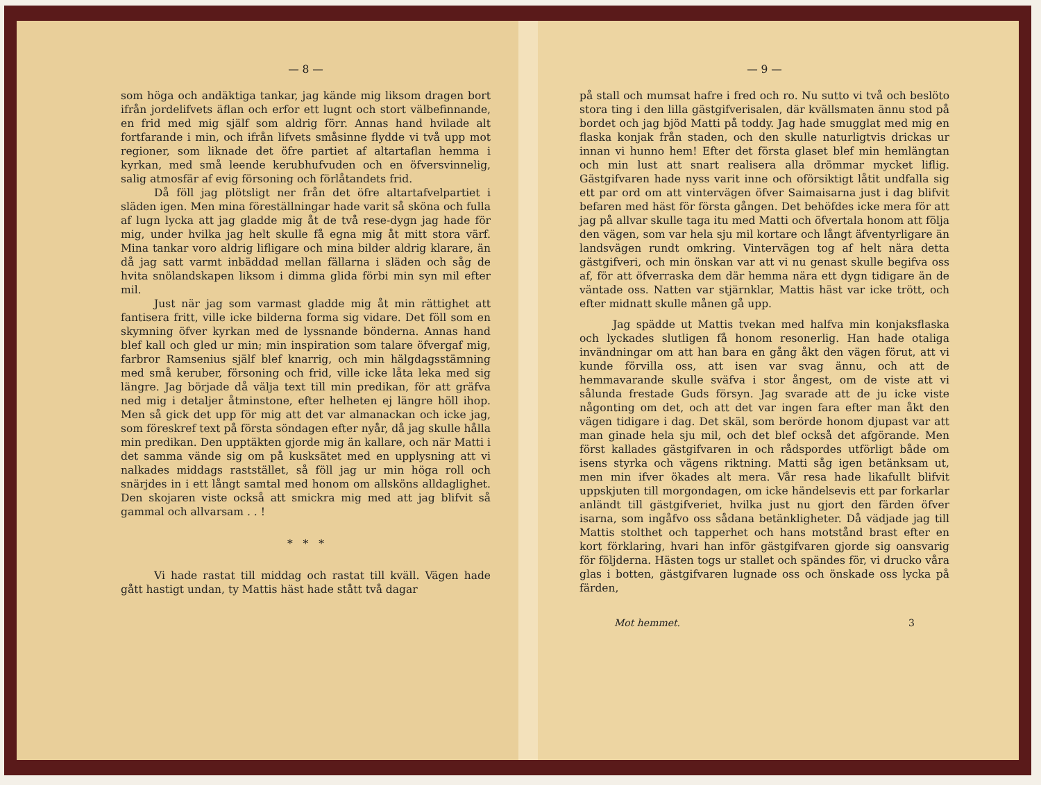— 8 —
som höga och andäktiga tankar, jag kände mig liksom dragen bort ifrån jordelifvets äflan och erfor ett lugnt och stort välbefinnande, en frid med mig själf som aldrig förr. Annas hand hvilade alt fortfarande i min, och ifrån lifvets småsinne flydde vi två upp mot regioner, som liknade det öfre partiet af altartaflan hemma i kyrkan, med små leende kerubhufvuden och en öfversvinnelig, salig atmosfär af evig försoning och förlåtandets frid.
Då föll jag plötsligt ner från det öfre altartafvelpartiet i släden igen. Men mina föreställningar hade varit så sköna och fulla af lugn lycka att jag gladde mig åt de två rese-dygn jag hade för mig, under hvilka jag helt skulle få egna mig åt mitt stora värf. Mina tankar voro aldrig lifligare och mina bilder aldrig klarare, än då jag satt varmt inbäddad mellan fällarna i släden och såg de hvita snölandskapen liksom i dimma glida förbi min syn mil efter mil.
Just när jag som varmast gladde mig åt min rättighet att fantisera fritt, ville icke bilderna forma sig vidare. Det föll som en skymning öfver kyrkan med de lyssnande bönderna. Annas hand blef kall och gled ur min; min inspiration som talare öfvergaf mig, farbror Ramsenius själf blef knarrig, och min hälgdagsstämning med små keruber, försoning och frid, ville icke låta leka med sig längre. Jag började då välja text till min predikan, för att gräfva ned mig i detaljer åtminstone, efter helheten ej längre höll ihop. Men så gick det upp för mig att det var almanackan och icke jag, som föreskref text på första söndagen efter nyår, då jag skulle hålla min predikan. Den upptäkten gjorde mig än kallare, och när Matti i det samma vände sig om på kusksätet med en upplysning att vi nalkades middags raststället, så föll jag ur min höga roll och snärjdes in i ett långt samtal med honom om allsköns alldaglighet. Den skojaren viste också att smickra mig med att jag blifvit så gammal och allvarsam . . !
* * *
Vi hade rastat till middag och rastat till kväll. Vägen hade gått hastigt undan, ty Mattis häst hade stått två dagar
— 9 —
på stall och mumsat hafre i fred och ro. Nu sutto vi två och beslöto stora ting i den lilla gästgifverisalen, där kvällsmaten ännu stod på bordet och jag bjöd Matti på toddy. Jag hade smugglat med mig en flaska konjak från staden, och den skulle naturligtvis drickas ur innan vi hunno hem! Efter det första glaset blef min hemlängtan och min lust att snart realisera alla drömmar mycket liflig. Gästgifvaren hade nyss varit inne och oförsiktigt låtit undfalla sig ett par ord om att vintervägen öfver Saimaisarna just i dag blifvit befaren med häst för första gången. Det behöfdes icke mera för att jag på allvar skulle taga itu med Matti och öfvertala honom att följa den vägen, som var hela sju mil kortare och långt äfventyrligare än landsvägen rundt omkring. Vintervägen tog af helt nära detta gästgifveri, och min önskan var att vi nu genast skulle begifva oss af, för att öfverraska dem där hemma nära ett dygn tidigare än de väntade oss. Natten var stjärnklar, Mattis häst var icke trött, och efter midnatt skulle månen gå upp.
Jag spädde ut Mattis tvekan med halfva min konjaksflaska och lyckades slutligen få honom resonerlig. Han hade otaliga invändningar om att han bara en gång åkt den vägen förut, att vi kunde förvilla oss, att isen var svag ännu, och att de hemmavarande skulle sväfva i stor ångest, om de viste att vi sålunda frestade Guds försyn. Jag svarade att de ju icke viste någonting om det, och att det var ingen fara efter man åkt den vägen tidigare i dag. Det skäl, som berörde honom djupast var att man ginade hela sju mil, och det blef också det afgörande. Men först kallades gästgifvaren in och rådspordes utförligt både om isens styrka och vägens riktning. Matti såg igen betänksam ut, men min ifver ökades alt mera. Vår resa hade likafullt blifvit uppskjuten till morgondagen, om icke händelsevis ett par forkarlar anländt till gästgifveriet, hvilka just nu gjort den färden öfver isarna, som ingåfvo oss sådana betänkligheter. Då vädjade jag till Mattis stolthet och tapperhet och hans motstånd brast efter en kort förklaring, hvari han inför gästgifvaren gjorde sig oansvarig för följderna. Hästen togs ur stallet och spändes för, vi drucko våra glas i botten, gästgifvaren lugnade oss och önskade oss lycka på färden,
Mot hemmet. 3